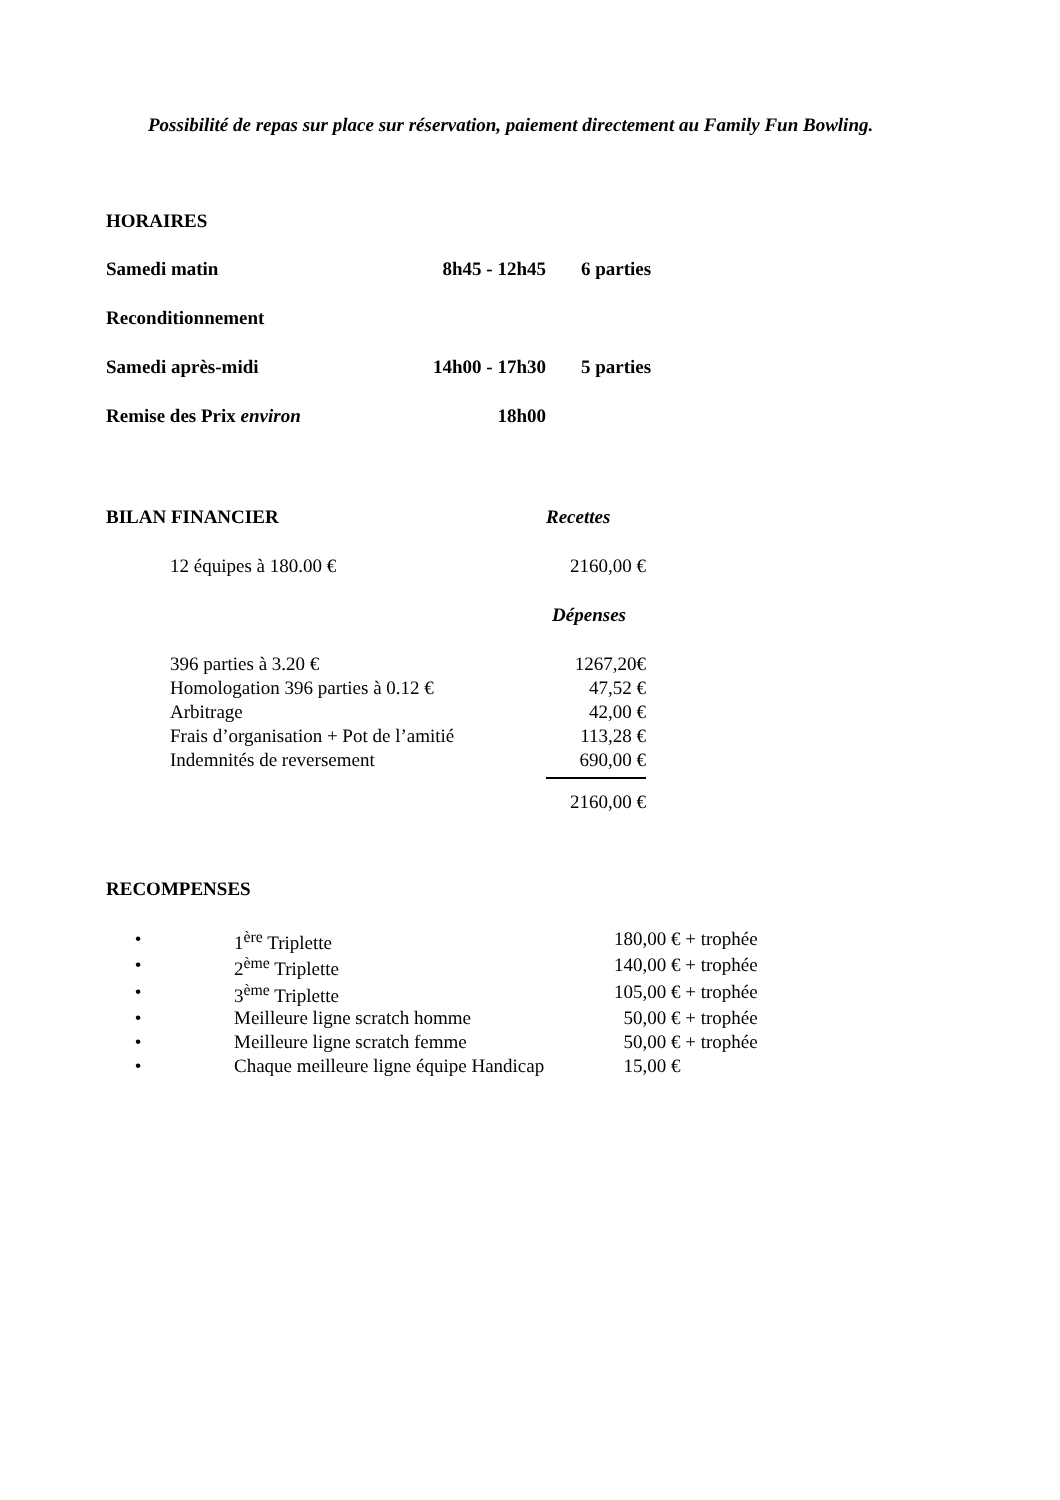Possibilité de repas sur place sur réservation, paiement directement au Family Fun Bowling.
HORAIRES
| Samedi matin | 8h45 - 12h45 | 6 parties |
| Reconditionnement | | |
| Samedi après-midi | 14h00 - 17h30 | 5 parties |
| Remise des Prix environ | 18h00 | |
| BILAN FINANCIER | | Recettes |
| | 12 équipes à 180.00 € | 2160,00 € |
| | | Dépenses |
| | 396 parties à 3.20 € | 1267,20€ |
| | Homologation 396 parties à 0.12 € | 47,52 € |
| | Arbitrage | 42,00 € |
| | Frais d’organisation + Pot de l’amitié | 113,28 € |
| | Indemnités de reversement | 690,00 € |
| | | 2160,00 € |
RECOMPENSES
| • | | 1<sup>ère</sup> Triplette | 180,00 € + trophée |
| • | | 2<sup>ème</sup> Triplette | 140,00 € + trophée |
| • | | 3<sup>ème</sup> Triplette | 105,00 € + trophée |
| • | | Meilleure ligne scratch homme | 50,00 € + trophée |
| • | | Meilleure ligne scratch femme | 50,00 € + trophée |
| • | | Chaque meilleure ligne équipe Handicap | 15,00 € |